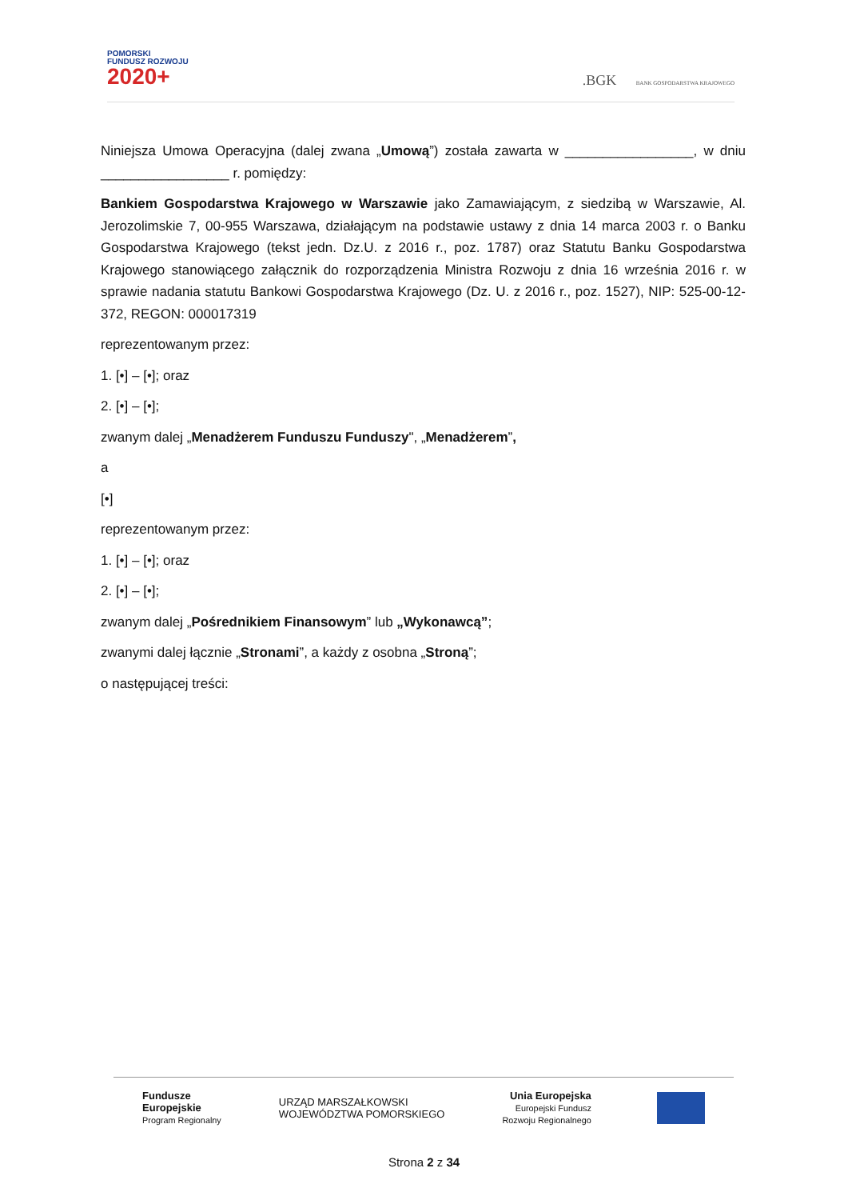POMORSKI
FUNDUSZ ROZWOJU
2020+
.BGK BANK GOSPODARSTWA KRAJOWEGO
Niniejsza Umowa Operacyjna (dalej zwana „Umową”) została zawarta w _________________, w dniu _________________ r. pomiędzy:
Bankiem Gospodarstwa Krajowego w Warszawie jako Zamawiającym, z siedzibą w Warszawie, Al. Jerozolimskie 7, 00-955 Warszawa, działającym na podstawie ustawy z dnia 14 marca 2003 r. o Banku Gospodarstwa Krajowego (tekst jedn. Dz.U. z 2016 r., poz. 1787) oraz Statutu Banku Gospodarstwa Krajowego stanowiącego załącznik do rozporządzenia Ministra Rozwoju z dnia 16 września 2016 r. w sprawie nadania statutu Bankowi Gospodarstwa Krajowego (Dz. U. z 2016 r., poz. 1527), NIP: 525-00-12-372, REGON: 000017319
reprezentowanym przez:
1. [•] – [•]; oraz
2. [•] – [•];
zwanym dalej „Menadżerem Funduszu Funduszy", „Menadżerem”,
a
[•]
reprezentowanym przez:
1. [•] – [•]; oraz
2. [•] – [•];
zwanym dalej „Pośrednikiem Finansowym” lub „Wykonawcą”;
zwanymi dalej łącznie „Stronami”, a każdy z osobna „Stroną”;
o następującej treści:
Fundusze
Europejskie
Program Regionalny
URZĄD MARSZAŁKOWSKI
WOJEWÓDZTWA POMORSKIEGO
Unia Europejska
Europejski Fundusz
Rozwoju Regionalnego
Strona 2 z 34